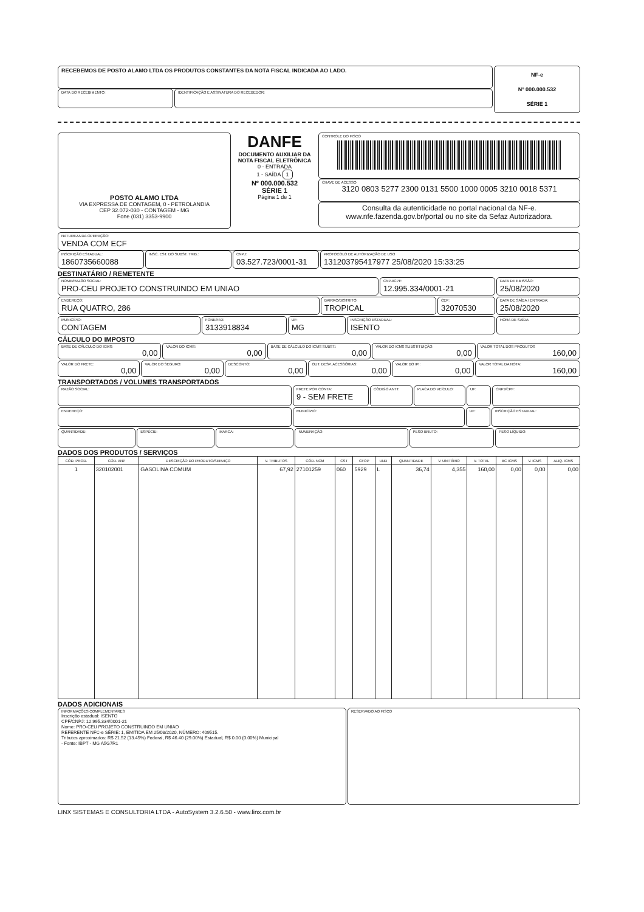RECEBEMOS DE POSTO ALAMO LTDA OS PRODUTOS CONSTANTES DA NOTA FISCAL INDICADA AO LADO.
DATA DO RECEBIMENTO:
IDENTIFICAÇÃO E ASSINATURA DO RECEBEDOR:
NF-e
Nº 000.000.532
SÉRIE 1
POSTO ALAMO LTDA
VIA EXPRESSA DE CONTAGEM, 0 - PETROLANDIA
CEP 32.072-030 - CONTAGEM - MG
Fone (031) 3353-9900
DANFE
DOCUMENTO AUXILIAR DA NOTA FISCAL ELETRÔNICA
0 - ENTRADA
1 - SAÍDA 1
Nº 000.000.532
SÉRIE 1
Página 1 de 1
CONTROLE DO FISCO
CHAVE DE ACESSO
3120 0803 5277 2300 0131 5500 1000 0005 3210 0018 5371
Consulta da autenticidade no portal nacional da NF-e.
www.nfe.fazenda.gov.br/portal ou no site da Sefaz Autorizadora.
NATUREZA DA OPERAÇÃO:
VENDA COM ECF
INSCRIÇÃO ESTADUAL:
1860735660088
INSC. EST. DO SUBST. TRIB.:
CNPJ:
03.527.723/0001-31
PROTOCOLO DE AUTORIZAÇÃO DE USO
131203795417977 25/08/2020 15:33:25
DESTINATÁRIO / REMETENTE
NOME/RAZÃO SOCIAL:
PRO-CEU PROJETO CONSTRUINDO EM UNIAO
CNPJ/CPF:
12.995.334/0001-21
DATA DE EMISSÃO:
25/08/2020
ENDEREÇO:
RUA QUATRO, 286
BAIRRO/DISTRITO:
TROPICAL
CEP:
32070530
DATA DE SAÍDA / ENTRADA:
25/08/2020
MUNICÍPIO:
CONTAGEM
FONE/FAX:
3133918834
UF:
MG
INSCRIÇÃO ESTADUAL:
ISENTO
HORA DE SAÍDA:
CÁLCULO DO IMPOSTO
BASE DE CÁLCULO DO ICMS:
0,00
VALOR DO ICMS:
0,00
BASE DE CÁLCULO DO ICMS SUBST.:
0,00
VALOR DO ICMS SUBSTITUIÇÃO:
0,00
VALOR TOTAL DOS PRODUTOS
160,00
VALOR DO FRETE:
0,00
VALOR DO SEGURO:
0,00
DESCONTO:
0,00
OUT. DESP. ACESSÓRIAS:
0,00
VALOR DO IPI:
0,00
VALOR TOTAL DA NOTA:
160,00
TRANSPORTADOS / VOLUMES TRANSPORTADOS
RAZÃO SOCIAL:
FRETE POR CONTA:
9 - SEM FRETE
CÓDIGO ANTT:
PLACA DO VEÍCULO:
UF: CNPJ/CPF:
ENDEREÇO:
MUNICÍPIO: UF: INSCRIÇÃO ESTADUAL:
QUANTIDADE:
ESPÉCIE: MARCA: NUMERAÇÃO: PESO BRUTO: PESO LÍQUIDO:
DADOS DOS PRODUTOS / SERVIÇOS
| CÓD. PROD. | CÓD. ANP | DESCRIÇÃO DO PRODUTO/SERVIÇO | V. TRIBUTOS | CÓD. NCM | CST | CFOP | UND | QUANTIDADE | V. UNITÁRIO | V. TOTAL | BC ICMS | V. ICMS | ALIQ. ICMS |
| --- | --- | --- | --- | --- | --- | --- | --- | --- | --- | --- | --- | --- | --- |
| 1 | 320102001 | GASOLINA COMUM | 67,92 | 27101259 | 060 | 5929 | L | 36,74 | 4,355 | 160,00 | 0,00 | 0,00 | 0,00 |
DADOS ADICIONAIS
INFORMAÇÕES COMPLEMENTARES
Inscrição estadual: ISENTO
CPF/CNPJ: 12.995.334/0001-21
Nome: PRO-CEU PROJETO CONSTRUINDO EM UNIAO
REFERENTE NFC-e SÉRIE: 1, EMITIDA EM 25/08/2020, NÚMERO: 409515.
Tributos aproximados: R$ 21.52 (13.45%) Federal, R$ 46.40 (29.00%) Estadual, R$ 0.00 (0.00%) Municipal
- Fonte: IBPT - MG A5G7R1
RESERVADO AO FISCO
LINX SISTEMAS E CONSULTORIA LTDA - AutoSystem 3.2.6.50 - www.linx.com.br